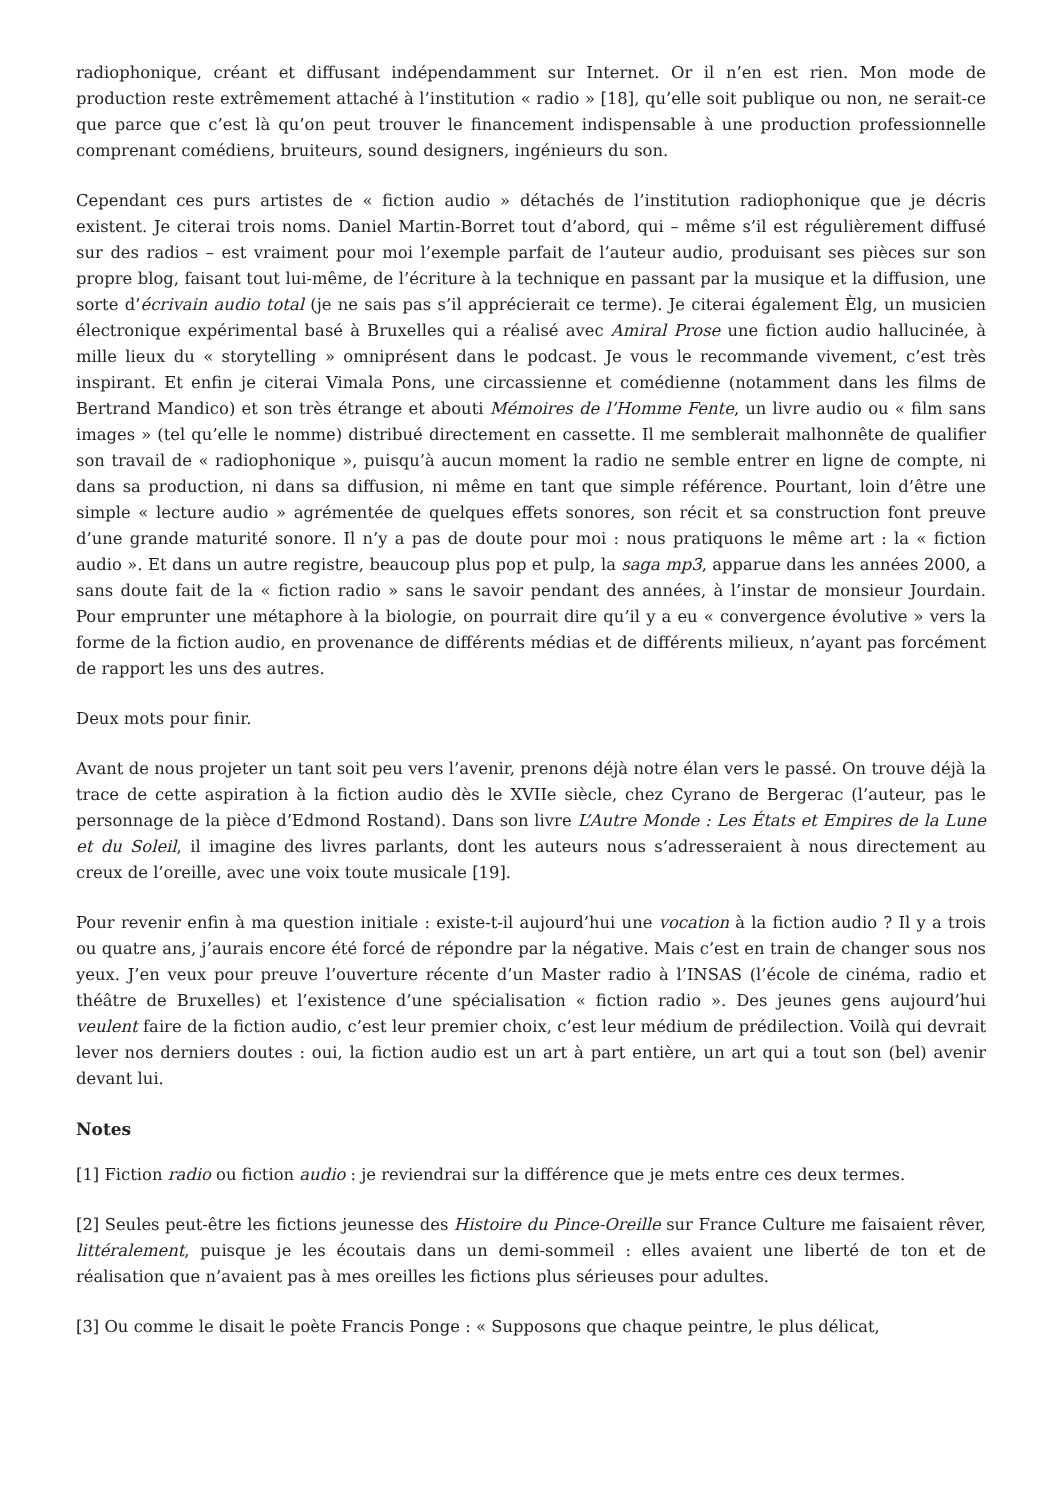radiophonique, créant et diffusant indépendamment sur Internet. Or il n’en est rien. Mon mode de production reste extrêmement attaché à l’institution « radio » [18], qu’elle soit publique ou non, ne serait-ce que parce que c’est là qu’on peut trouver le financement indispensable à une production professionnelle comprenant comédiens, bruiteurs, sound designers, ingénieurs du son.
Cependant ces purs artistes de « fiction audio » détachés de l’institution radiophonique que je décris existent. Je citerai trois noms. Daniel Martin-Borret tout d’abord, qui – même s’il est régulièrement diffusé sur des radios – est vraiment pour moi l’exemple parfait de l’auteur audio, produisant ses pièces sur son propre blog, faisant tout lui-même, de l’écriture à la technique en passant par la musique et la diffusion, une sorte d’écrivain audio total (je ne sais pas s’il apprécierait ce terme). Je citerai également Èlg, un musicien électronique expérimental basé à Bruxelles qui a réalisé avec Amiral Prose une fiction audio hallucinée, à mille lieux du « storytelling » omniprésent dans le podcast. Je vous le recommande vivement, c’est très inspirant. Et enfin je citerai Vimala Pons, une circassienne et comédienne (notamment dans les films de Bertrand Mandico) et son très étrange et abouti Mémoires de l’Homme Fente, un livre audio ou « film sans images » (tel qu’elle le nomme) distribué directement en cassette. Il me semblerait malhonnête de qualifier son travail de « radiophonique », puisqu’à aucun moment la radio ne semble entrer en ligne de compte, ni dans sa production, ni dans sa diffusion, ni même en tant que simple référence. Pourtant, loin d’être une simple « lecture audio » agrémentée de quelques effets sonores, son récit et sa construction font preuve d’une grande maturité sonore. Il n’y a pas de doute pour moi : nous pratiquons le même art : la « fiction audio ». Et dans un autre registre, beaucoup plus pop et pulp, la saga mp3, apparue dans les années 2000, a sans doute fait de la « fiction radio » sans le savoir pendant des années, à l’instar de monsieur Jourdain. Pour emprunter une métaphore à la biologie, on pourrait dire qu’il y a eu « convergence évolutive » vers la forme de la fiction audio, en provenance de différents médias et de différents milieux, n’ayant pas forcément de rapport les uns des autres.
Deux mots pour finir.
Avant de nous projeter un tant soit peu vers l’avenir, prenons déjà notre élan vers le passé. On trouve déjà la trace de cette aspiration à la fiction audio dès le XVIIe siècle, chez Cyrano de Bergerac (l’auteur, pas le personnage de la pièce d’Edmond Rostand). Dans son livre L’Autre Monde : Les États et Empires de la Lune et du Soleil, il imagine des livres parlants, dont les auteurs nous s’adresseraient à nous directement au creux de l’oreille, avec une voix toute musicale [19].
Pour revenir enfin à ma question initiale : existe-t-il aujourd’hui une vocation à la fiction audio ? Il y a trois ou quatre ans, j’aurais encore été forcé de répondre par la négative. Mais c’est en train de changer sous nos yeux. J’en veux pour preuve l’ouverture récente d’un Master radio à l’INSAS (l’école de cinéma, radio et théâtre de Bruxelles) et l’existence d’une spécialisation « fiction radio ». Des jeunes gens aujourd’hui veulent faire de la fiction audio, c’est leur premier choix, c’est leur médium de prédilection. Voilà qui devrait lever nos derniers doutes : oui, la fiction audio est un art à part entière, un art qui a tout son (bel) avenir devant lui.
Notes
[1] Fiction radio ou fiction audio : je reviendrai sur la différence que je mets entre ces deux termes.
[2] Seules peut-être les fictions jeunesse des Histoire du Pince-Oreille sur France Culture me faisaient rêver, littéralement, puisque je les écoutais dans un demi-sommeil : elles avaient une liberté de ton et de réalisation que n’avaient pas à mes oreilles les fictions plus sérieuses pour adultes.
[3] Ou comme le disait le poète Francis Ponge : « Supposons que chaque peintre, le plus délicat,